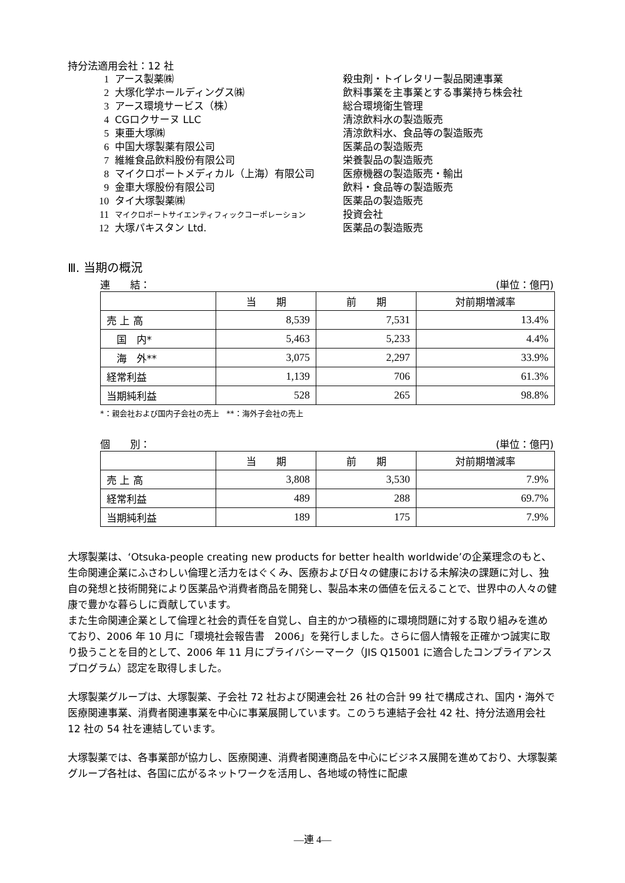持分法適用会社：12 社
1 アース製薬㈱ 殺虫剤・トイレタリー製品関連事業
2 大塚化学ホールディングス㈱ 飲料事業を主事業とする事業持ち株会社
3 アース環境サービス（株） 総合環境衛生管理
4 CGロクサーヌ LLC 清涼飲料水の製造販売
5 東亜大塚㈱ 清涼飲料水、食品等の製造販売
6 中国大塚製薬有限公司 医薬品の製造販売
7 維維食品飲料股份有限公司 栄養製品の製造販売
8 マイクロポートメディカル（上海）有限公司 医療機器の製造販売・輸出
9 金車大塚股份有限公司 飲料・食品等の製造販売
10 タイ大塚製薬㈱ 医薬品の製造販売
11 マイクロポートサイエンティフィックコーポレーション 投資会社
12 大塚パキスタン Ltd. 医薬品の製造販売
Ⅲ. 当期の概況
連　　結： (単位：億円)
| | 当 期 | 前 期 | 対前期増減率 |
| --- | --- | --- | --- |
| 売 上 高 | 8,539 | 7,531 | 13.4% |
| 国 内* | 5,463 | 5,233 | 4.4% |
| 海 外** | 3,075 | 2,297 | 33.9% |
| 経常利益 | 1,139 | 706 | 61.3% |
| 当期純利益 | 528 | 265 | 98.8% |
*：親会社および国内子会社の売上　**：海外子会社の売上
個　　別： (単位：億円)
| | 当 期 | 前 期 | 対前期増減率 |
| --- | --- | --- | --- |
| 売 上 高 | 3,808 | 3,530 | 7.9% |
| 経常利益 | 489 | 288 | 69.7% |
| 当期純利益 | 189 | 175 | 7.9% |
大塚製薬は、‘Otsuka-people creating new products for better health worldwide’の企業理念のもと、生命関連企業にふさわしい倫理と活力をはぐくみ、医療および日々の健康における未解決の課題に対し、独自の発想と技術開発により医薬品や消費者商品を開発し、製品本来の価値を伝えることで、世界中の人々の健康で豊かな暮らしに貢献しています。
また生命関連企業として倫理と社会的責任を自覚し、自主的かつ積極的に環境問題に対する取り組みを進めており、2006 年 10 月に「環境社会報告書　2006」を発行しました。さらに個人情報を正確かつ誠実に取り扱うことを目的として、2006 年 11 月にプライバシーマーク（JIS Q15001 に適合したコンプライアンスプログラム）認定を取得しました。
大塚製薬グループは、大塚製薬、子会社 72 社および関連会社 26 社の合計 99 社で構成され、国内・海外で医療関連事業、消費者関連事業を中心に事業展開しています。このうち連結子会社 42 社、持分法適用会社 12 社の 54 社を連結しています。
大塚製薬では、各事業部が協力し、医療関連、消費者関連商品を中心にビジネス展開を進めており、大塚製薬グループ各社は、各国に広がるネットワークを活用し、各地域の特性に配慮
—連 4—